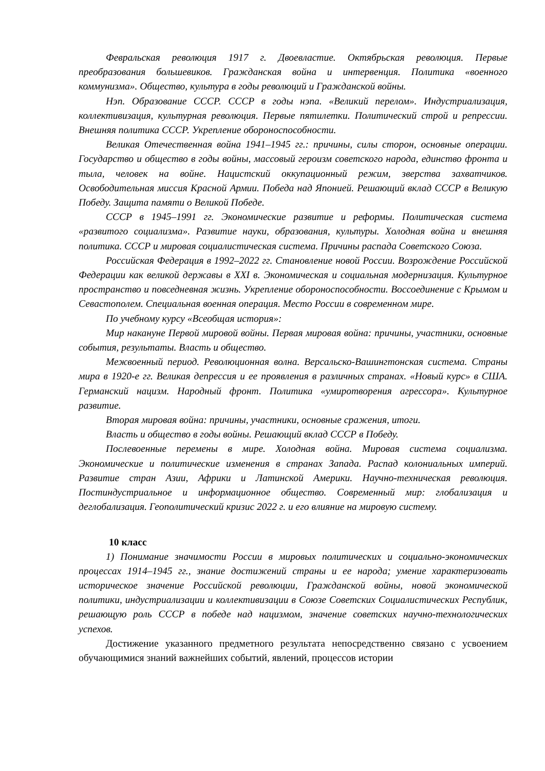Февральская революция 1917 г. Двоевластие. Октябрьская революция. Первые преобразования большевиков. Гражданская война и интервенция. Политика «военного коммунизма». Общество, культура в годы революций и Гражданской войны.
Нэп. Образование СССР. СССР в годы нэпа. «Великий перелом». Индустриализация, коллективизация, культурная революция. Первые пятилетки. Политический строй и репрессии. Внешняя политика СССР. Укрепление обороноспособности.
Великая Отечественная война 1941–1945 гг.: причины, силы сторон, основные операции. Государство и общество в годы войны, массовый героизм советского народа, единство фронта и тыла, человек на войне. Нацистский оккупационный режим, зверства захватчиков. Освободительная миссия Красной Армии. Победа над Японией. Решающий вклад СССР в Великую Победу. Защита памяти о Великой Победе.
СССР в 1945–1991 гг. Экономические развитие и реформы. Политическая система «развитого социализма». Развитие науки, образования, культуры. Холодная война и внешняя политика. СССР и мировая социалистическая система. Причины распада Советского Союза.
Российская Федерация в 1992–2022 гг. Становление новой России. Возрождение Российской Федерации как великой державы в XXI в. Экономическая и социальная модернизация. Культурное пространство и повседневная жизнь. Укрепление обороноспособности. Воссоединение с Крымом и Севастополем. Специальная военная операция. Место России в современном мире.
По учебному курсу «Всеобщая история»:
Мир накануне Первой мировой войны. Первая мировая война: причины, участники, основные события, результаты. Власть и общество.
Межвоенный период. Революционная волна. Версальско-Вашингтонская система. Страны мира в 1920-е гг. Великая депрессия и ее проявления в различных странах. «Новый курс» в США. Германский нацизм. Народный фронт. Политика «умиротворения агрессора». Культурное развитие.
Вторая мировая война: причины, участники, основные сражения, итоги.
Власть и общество в годы войны. Решающий вклад СССР в Победу.
Послевоенные перемены в мире. Холодная война. Мировая система социализма. Экономические и политические изменения в странах Запада. Распад колониальных империй. Развитие стран Азии, Африки и Латинской Америки. Научно-техническая революция. Постиндустриальное и информационное общество. Современный мир: глобализация и деглобализация. Геополитический кризис 2022 г. и его влияние на мировую систему.
10 класс
1) Понимание значимости России в мировых политических и социально-экономических процессах 1914–1945 гг., знание достижений страны и ее народа; умение характеризовать историческое значение Российской революции, Гражданской войны, новой экономической политики, индустриализации и коллективизации в Союзе Советских Социалистических Республик, решающую роль СССР в победе над нацизмом, значение советских научно-технологических успехов.
Достижение указанного предметного результата непосредственно связано с усвоением обучающимися знаний важнейших событий, явлений, процессов истории